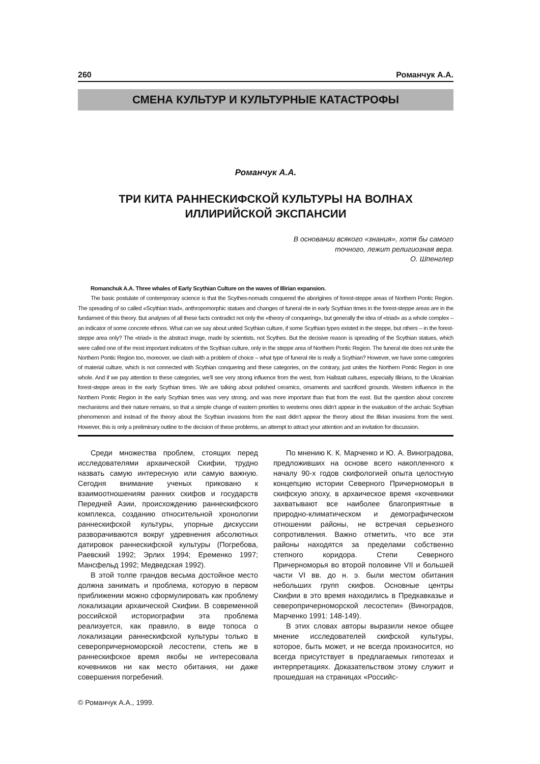260 Романчук А.А.
СМЕНА КУЛЬТУР И КУЛЬТУРНЫЕ КАТАСТРОФЫ
Романчук А.А.
ТРИ КИТА РАННЕСКИФСКОЙ КУЛЬТУРЫ НА ВОЛНАХ
ИЛЛИРИЙСКОЙ ЭКСПАНСИИ
В основании всякого «знания», хотя бы самого
точного, лежит религиозная вера.
О. Шпенглер
Romanchuk A.A. Three whales of Early Scythian Culture on the waves of Illirian expansion.
The basic postulate of contemporary science is that the Scythes-nomads conquered the aborigines of forest-steppe areas of Northern Pontic Region. The spreading of so called «Scythian triad», anthropomorphic statues and changes of funeral rite in early Scythian times in the forest-steppe areas are in the fundament of this theory. But analyses of all these facts contradict not only the «theory of conquering», but generally the idea of «triad» as a whole complex – an indicator of some concrete ethnos. What can we say about united Scythian culture, if some Scythian types existed in the steppe, but others – in the forest-steppe area only? The «triad» is the abstract image, made by scientists, not Scythes. But the decisive reason is spreading of the Scythian statues, which were called one of the most important indicators of the Scythian culture, only in the steppe area of Northern Pontic Region. The funeral rite does not unite the Northern Pontic Region too, moreover, we clash with a problem of choice – what type of funeral rite is really a Scythian? However, we have some categories of material culture, which is not connected with Scythian conquering and these categories, on the contrary, just unites the Northern Pontic Region in one whole. And if we pay attention to these categories, we’ll see very strong influence from the west, from Hallstatt cultures, especially Illirians, to the Ukrainian forest-steppe areas in the early Scythian times. We are talking about polished ceramics, ornaments and sacrificed grounds. Western influence in the Northern Pontic Region in the early Scythian times was very strong, and was more important than that from the east. But the question about concrete mechanisms and their nature remains, so that a simple change of eastern priorities to westerns ones didn’t appear in the evaluation of the archaic Scythian phenomenon and instead of the theory about the Scythian invasions from the east didn’t appear the theory about the Illirian invasions from the west. However, this is only a preliminary outline to the decision of these problems, an attempt to attract your attention and an invitation for discussion.
Среди множества проблем, стоящих перед исследователями архаической Скифии, трудно назвать самую интересную или самую важную. Сегодня внимание ученых приковано к взаимоотношениям ранних скифов и государств Передней Азии, происхождению раннескифского комплекса, созданию относительной хронологии раннескифской культуры, упорные дискуссии разворачиваются вокруг удревнения абсолютных датировок раннескифской культуры (Погребова, Раевский 1992; Эрлих 1994; Еременко 1997; Мансфельд 1992; Медведская 1992).
В этой толпе грандов весьма достойное место должна занимать и проблема, которую в первом приближении можно сформулировать как проблему локализации архаической Скифии. В современной российской историографии эта проблема реализуется, как правило, в виде топоса о локализации раннескифской культуры только в северопричерноморской лесостепи, степь же в раннескифское время якобы не интересовала кочевников ни как место обитания, ни даже совершения погребений.
По мнению К. К. Марченко и Ю. А. Виноградова, предложивших на основе всего накопленного к началу 90-х годов скифологией опыта целостную концепцию истории Северного Причерноморья в скифскую эпоху, в архаическое время «кочевники захватывают все наиболее благоприятные в природно-климатическом и демографическом отношении районы, не встречая серьезного сопротивления. Важно отметить, что все эти районы находятся за пределами собственно степного коридора. Степи Северного Причерноморья во второй половине VII и большей части VI вв. до н. э. были местом обитания небольших групп скифов. Основные центры Скифии в это время находились в Предкавказье и северопричерноморской лесостепи» (Виноградов, Марченко 1991: 148-149).
В этих словах авторы выразили некое общее мнение исследователей скифской культуры, которое, быть может, и не всегда произносится, но всегда присутствует в предлагаемых гипотезах и интерпретациях. Доказательством этому служит и прошедшая на страницах «Российс-
© Романчук А.А., 1999.